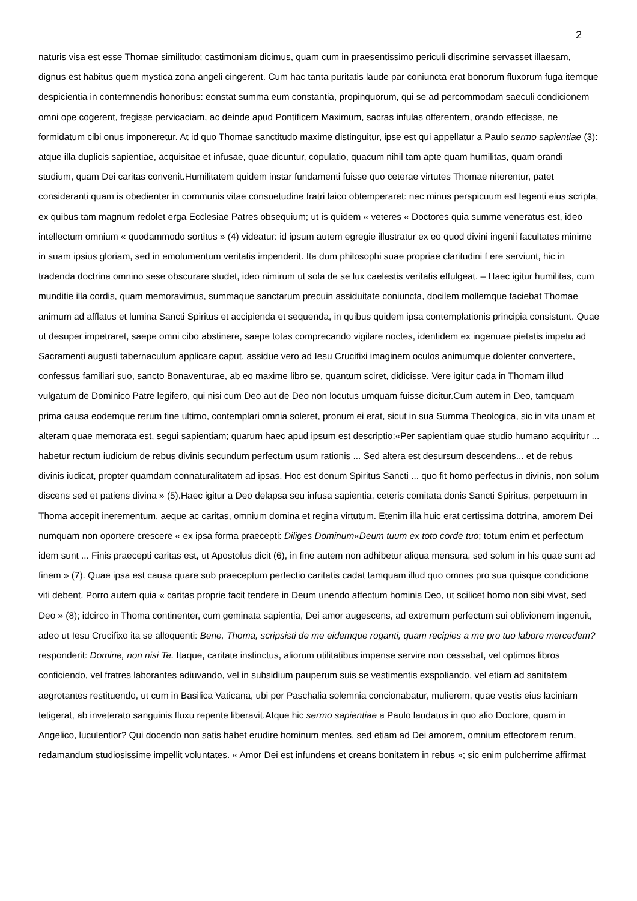2
naturis visa est esse Thomae similitudo; castimoniam dicimus, quam cum in praesentissimo periculi discrimine servasset illaesam, dignus est habitus quem mystica zona angeli cingerent. Cum hac tanta puritatis laude par coniuncta erat bonorum fluxorum fuga itemque despicientia in contemnendis honoribus: eonstat summa eum constantia, propinquorum, qui se ad percommodam saeculi condicionem omni ope cogerent, fregisse pervicaciam, ac deinde apud Pontificem Maximum, sacras infulas offerentem, orando effecisse, ne formidatum cibi onus imponeretur. At id quo Thomae sanctitudo maxime distinguitur, ipse est qui appellatur a Paulo sermo sapientiae (3): atque illa duplicis sapientiae, acquisitae et infusae, quae dicuntur, copulatio, quacum nihil tam apte quam humilitas, quam orandi studium, quam Dei caritas convenit.Humilitatem quidem instar fundamenti fuisse quo ceterae virtutes Thomae niterentur, patet consideranti quam is obedienter in communis vitae consuetudine fratri laico obtemperaret: nec minus perspicuum est legenti eius scripta, ex quibus tam magnum redolet erga Ecclesiae Patres obsequium; ut is quidem « veteres « Doctores quia summe veneratus est, ideo intellectum omnium « quodammodo sortitus » (4) videatur: id ipsum autem egregie illustratur ex eo quod divini ingenii facultates minime in suam ipsius gloriam, sed in emolumentum veritatis impenderit. Ita dum philosophi suae propriae claritudini f ere serviunt, hic in tradenda doctrina omnino sese obscurare studet, ideo nimirum ut sola de se lux caelestis veritatis effulgeat. – Haec igitur humilitas, cum munditie illa cordis, quam memoravimus, summaque sanctarum precuin assiduitate coniuncta, docilem mollemque faciebat Thomae animum ad afflatus et lumina Sancti Spiritus et accipienda et sequenda, in quibus quidem ipsa contemplationis principia consistunt. Quae ut desuper impetraret, saepe omni cibo abstinere, saepe totas comprecando vigilare noctes, identidem ex ingenuae pietatis impetu ad Sacramenti augusti tabernaculum applicare caput, assidue vero ad Iesu Crucifixi imaginem oculos animumque dolenter convertere, confessus familiari suo, sancto Bonaventurae, ab eo maxime libro se, quantum sciret, didicisse. Vere igitur cada in Thomam illud vulgatum de Dominico Patre legifero, qui nisi cum Deo aut de Deo non locutus umquam fuisse dicitur.Cum autem in Deo, tamquam prima causa eodemque rerum fine ultimo, contemplari omnia soleret, pronum ei erat, sicut in sua Summa Theologica, sic in vita unam et alteram quae memorata est, segui sapientiam; quarum haec apud ipsum est descriptio:«Per sapientiam quae studio humano acquiritur ... habetur rectum iudicium de rebus divinis secundum perfectum usum rationis ... Sed altera est desursum descendens... et de rebus divinis iudicat, propter quamdam connaturalitatem ad ipsas. Hoc est donum Spiritus Sancti ... quo fit homo perfectus in divinis, non solum discens sed et patiens divina » (5).Haec igitur a Deo delapsa seu infusa sapientia, ceteris comitata donis Sancti Spiritus, perpetuum in Thoma accepit inerementum, aeque ac caritas, omnium domina et regina virtutum. Etenim illa huic erat certissima dottrina, amorem Dei numquam non oportere crescere « ex ipsa forma praecepti: Diliges Dominum«Deum tuum ex toto corde tuo; totum enim et perfectum idem sunt ... Finis praecepti caritas est, ut Apostolus dicit (6), in fine autem non adhibetur aliqua mensura, sed solum in his quae sunt ad finem » (7). Quae ipsa est causa quare sub praeceptum perfectio caritatis cadat tamquam illud quo omnes pro sua quisque condicione viti debent. Porro autem quia « caritas proprie facit tendere in Deum unendo affectum hominis Deo, ut scilicet homo non sibi vivat, sed Deo » (8); idcirco in Thoma continenter, cum geminata sapientia, Dei amor augescens, ad extremum perfectum sui oblivionem ingenuit, adeo ut Iesu Crucifixo ita se alloquenti: Bene, Thoma, scripsisti de me eidemque roganti, quam recipies a me pro tuo labore mercedem? responderit: Domine, non nisi Te. Itaque, caritate instinctus, aliorum utilitatibus impense servire non cessabat, vel optimos libros conficiendo, vel fratres laborantes adiuvando, vel in subsidium pauperum suis se vestimentis exspoliando, vel etiam ad sanitatem aegrotantes restituendo, ut cum in Basilica Vaticana, ubi per Paschalia solemnia concionabatur, mulierem, quae vestis eius laciniam tetigerat, ab inveterato sanguinis fluxu repente liberavit.Atque hic sermo sapientiae a Paulo laudatus in quo alio Doctore, quam in Angelico, luculentior? Qui docendo non satis habet erudire hominum mentes, sed etiam ad Dei amorem, omnium effectorem rerum, redamandum studiosissime impellit voluntates. « Amor Dei est infundens et creans bonitatem in rebus »; sic enim pulcherrime affirmat